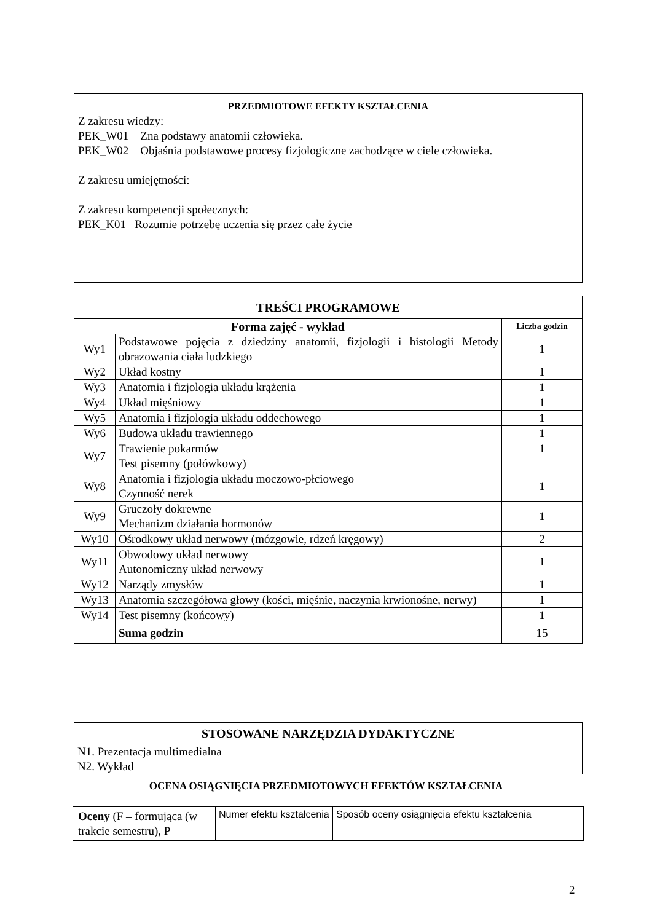PRZEDMIOTOWE EFEKTY KSZTAŁCENIA
Z zakresu wiedzy:
PEK_W01 Zna podstawy anatomii człowieka.
PEK_W02 Objaśnia podstawowe procesy fizjologiczne zachodzące w ciele człowieka.
Z zakresu umiejętności:
Z zakresu kompetencji społecznych:
PEK_K01 Rozumie potrzebę uczenia się przez całe życie
| TREŚCI PROGRAMOWE | | |
| --- | --- | --- |
| Forma zajęć - wykład | | Liczba godzin |
| Wy1 | Podstawowe pojęcia z dziedziny anatomii, fizjologii i histologii Metody obrazowania ciała ludzkiego | 1 |
| Wy2 | Układ kostny | 1 |
| Wy3 | Anatomia i fizjologia układu krążenia | 1 |
| Wy4 | Układ mięśniowy | 1 |
| Wy5 | Anatomia i fizjologia układu oddechowego | 1 |
| Wy6 | Budowa układu trawiennego | 1 |
| Wy7 | Trawienie pokarmów Test pisemny (połówkowy) | 1 |
| Wy8 | Anatomia i fizjologia układu moczowo-płciowego Czynność nerek | 1 |
| Wy9 | Gruczoły dokrewne Mechanizm działania hormonów | 1 |
| Wy10 | Ośrodkowy układ nerwowy (mózgowie, rdzeń kręgowy) | 2 |
| Wy11 | Obwodowy układ nerwowy Autonomiczny układ nerwowy | 1 |
| Wy12 | Narządy zmysłów | 1 |
| Wy13 | Anatomia szczegółowa głowy (kości, mięśnie, naczynia krwionośne, nerwy) | 1 |
| Wy14 | Test pisemny (końcowy) | 1 |
| | Suma godzin | 15 |
| STOSOWANE NARZĘDZIA DYDAKTYCZNE |
| --- |
| N1. Prezentacja multimedialna N2. Wykład |
OCENA OSIĄGNIĘCIA PRZEDMIOTOWYCH EFEKTÓW KSZTAŁCENIA
| Oceny (F – formująca (w trakcie semestru), P | Numer efektu kształcenia | Sposób oceny osiągnięcia efektu kształcenia |
2